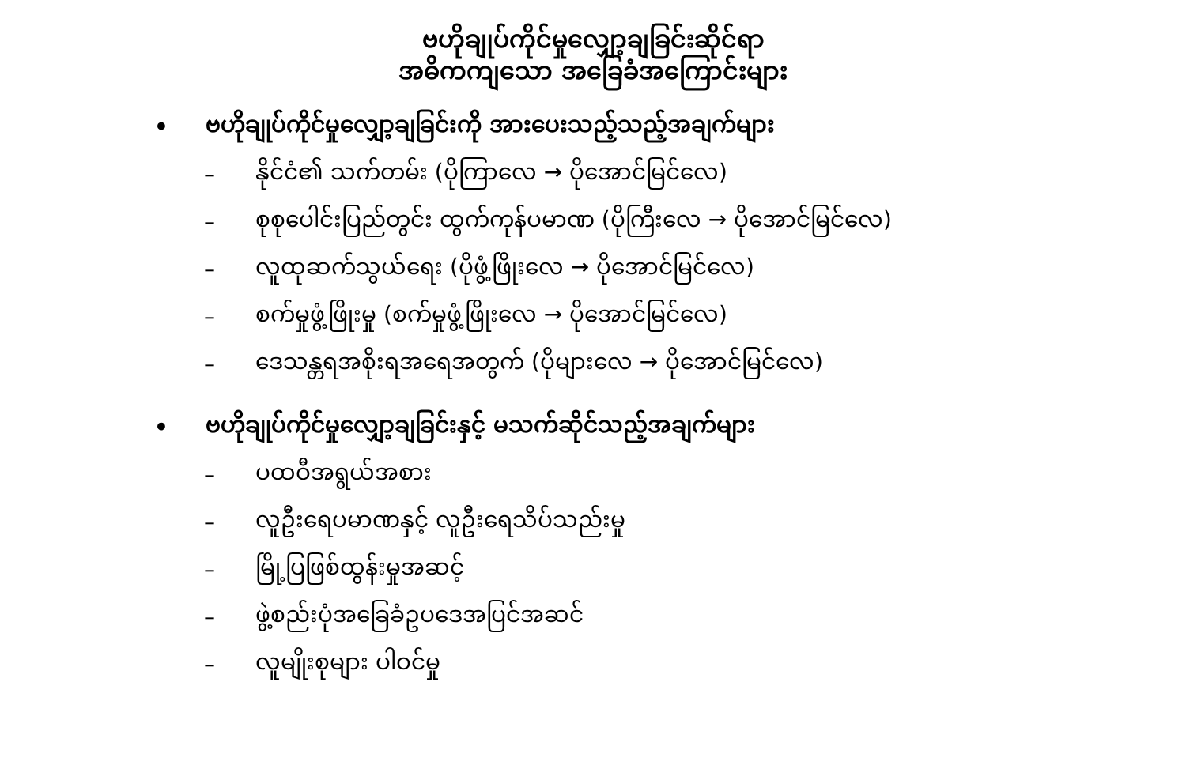ဗဟိုချုပ်ကိုင်မှုလျှော့ချခြင်းဆိုင်ရာ
အဓိကကျသော အခြေခံအကြောင်းများ
• ဗဟိုချုပ်ကိုင်မှုလျှော့ချခြင်းကို အားပေးသည့်သည့်အချက်များ
– နိုင်ငံ၏ သက်တမ်း (ပိုကြာလေ → ပိုအောင်မြင်လေ)
– စုစုပေါင်းပြည်တွင်း ထွက်ကုန်ပမာဏ (ပိုကြီးလေ → ပိုအောင်မြင်လေ)
– လူထုဆက်သွယ်ရေး (ပိုဖွံ့ဖြိုးလေ → ပိုအောင်မြင်လေ)
– စက်မှုဖွံ့ဖြိုးမှု (စက်မှုဖွံ့ဖြိုးလေ → ပိုအောင်မြင်လေ)
– ဒေသန္တရအစိုးရအရေအတွက် (ပိုများလေ → ပိုအောင်မြင်လေ)
• ဗဟိုချုပ်ကိုင်မှုလျှော့ချခြင်းနှင့် မသက်ဆိုင်သည့်အချက်များ
– ပထဝီအရွယ်အစား
– လူဦးရေပမာဏနှင့် လူဦးရေသိပ်သည်းမှု
– မြို့ပြဖြစ်ထွန်းမှုအဆင့်
– ဖွဲ့စည်းပုံအခြေခံဥပဒေအပြင်အဆင်
– လူမျိုးစုများ ပါဝင်မှု